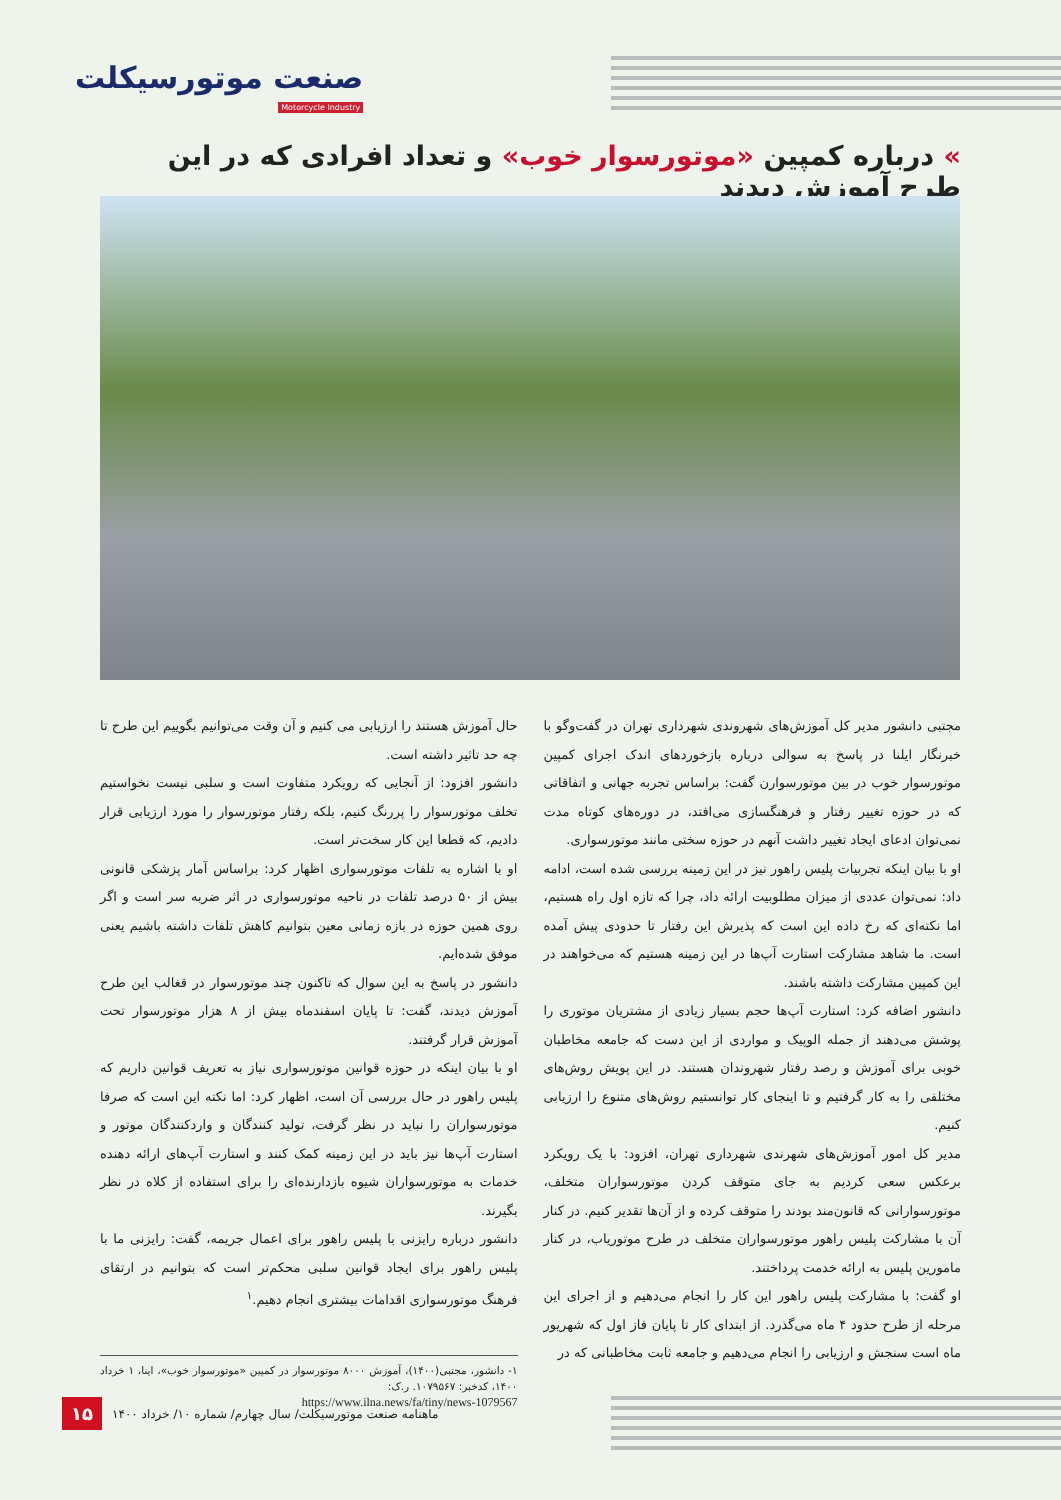صنعت موتورسیکلت
Motorcycle Industry
» درباره کمپین «موتورسوار خوب» و تعداد افرادی که در این طرح آموزش دیدند
مجتبی دانشور مدیر کل آموزش‌های شهروندی شهرداری تهران در گفت‌وگو با خبرنگار ایلنا در پاسخ به سوالی درباره بازخوردهای اندک اجرای کمپین موتورسوار خوب در بین موتورسوارن گفت: براساس تجربه جهانی و اتفاقاتی که در حوزه تغییر رفتار و فرهنگسازی می‌افتد، در دوره‌های کوتاه مدت نمی‌توان ادعای ایجاد تغییر داشت آنهم در حوزه سختی مانند موتورسواری.
او با بیان اینکه تجربیات پلیس راهور نیز در این زمینه بررسی شده است، ادامه داد: نمی‌توان عددی از میزان مطلوبیت ارائه داد، چرا که تازه اول راه هستیم، اما نکته‌ای که رخ داده این است که پذیرش این رفتار تا حدودی پیش آمده است. ما شاهد مشارکت استارت آپ‌ها در این زمینه هستیم که می‌خواهند در این کمپین مشارکت داشته باشند.
دانشور اضافه کرد: استارت آپ‌ها حجم بسیار زیادی از مشتریان موتوری را پوشش می‌دهند از جمله الوپیک و مواردی از این دست که جامعه مخاطبان خوبی برای آموزش و رصد رفتار شهروندان هستند. در این پویش روش‌های مختلفی را به کار گرفتیم و تا اینجای کار توانستیم روش‌های متنوع را ارزیابی کنیم.
مدیر کل امور آموزش‌های شهرندی شهرداری تهران، افزود: با یک رویکرد برعکس سعی کردیم به جای متوقف کردن موتورسواران متخلف، موتورسوارانی که قانون‌مند بودند را متوقف کرده و از آن‌ها تقدیر کنیم. در کنار آن با مشارکت پلیس راهور موتورسواران متخلف در طرح موتوریاب، در کنار مامورین پلیس به ارائه خدمت پرداختند.
او گفت: با مشارکت پلیس راهور این کار را انجام می‌دهیم و از اجرای این مرحله از طرح حدود ۴ ماه می‌گذرد. از ابتدای کار تا پایان فاز اول که شهریور ماه است سنجش و ارزیابی را انجام می‌دهیم و جامعه ثابت مخاطبانی که در
حال آموزش هستند را ارزیابی می کنیم و آن وقت می‌توانیم بگوییم این طرح تا چه حد تاثیر داشته است.
دانشور افزود: از آنجایی که رویکرد متفاوت است و سلبی نیست نخواستیم تخلف موتورسوار را پررنگ کنیم، بلکه رفتار موتورسوار را مورد ارزیابی قرار دادیم، که قطعا این کار سخت‌تر است.
او با اشاره به تلفات موتورسواری اظهار کرد: براساس آمار پزشکی قانونی بیش از ۵۰ درصد تلفات در ناحیه موتورسواری در اثر ضربه سر است و اگر روی همین حوزه در بازه زمانی معین بتوانیم کاهش تلفات داشته باشیم یعنی موفق شده‌ایم.
دانشور در پاسخ به این سوال که تاکنون چند موتورسوار در قغالب این طرح آموزش دیدند، گفت: تا پایان اسفندماه بیش از ۸ هزار موتورسوار تحت آموزش قرار گرفتند.
او با بیان اینکه در حوزه قوانین موتورسواری نیاز به تعریف قوانین داریم که پلیس راهور در حال بررسی آن است، اظهار کرد: اما نکته این است که صرفا موتورسواران را نباید در نظر گرفت، تولید کنندگان و واردکنندگان موتور و استارت آپ‌ها نیز باید در این زمینه کمک کنند و استارت آپ‌های ارائه دهنده خدمات به موتورسواران شیوه بازدارنده‌ای را برای استفاده از کلاه در نظر بگیرند.
دانشور درباره رایزنی با پلیس راهور برای اعمال جریمه، گفت: رایزنی ما با پلیس راهور برای ایجاد قوانین سلبی محکم‌تر است که بتوانیم در ارتقای فرهنگ موتورسواری اقدامات بیشتری انجام دهیم.<sup>۱</sup>
۱- دانشور، مجتبی(۱۴۰۰)، آموزش ۸۰۰۰ موتورسوار در کمپین «موتورسوار خوب»، اینا، ۱ خرداد ۱۴۰۰، کدخبر: ۱۰۷۹۵۶۷. ر.ک:
https://www.ilna.news/fa/tiny/news-1079567
۱۵ ماهنامه صنعت موتورسیکلت/ سال چهارم/ شماره ۱۰/ خرداد ۱۴۰۰